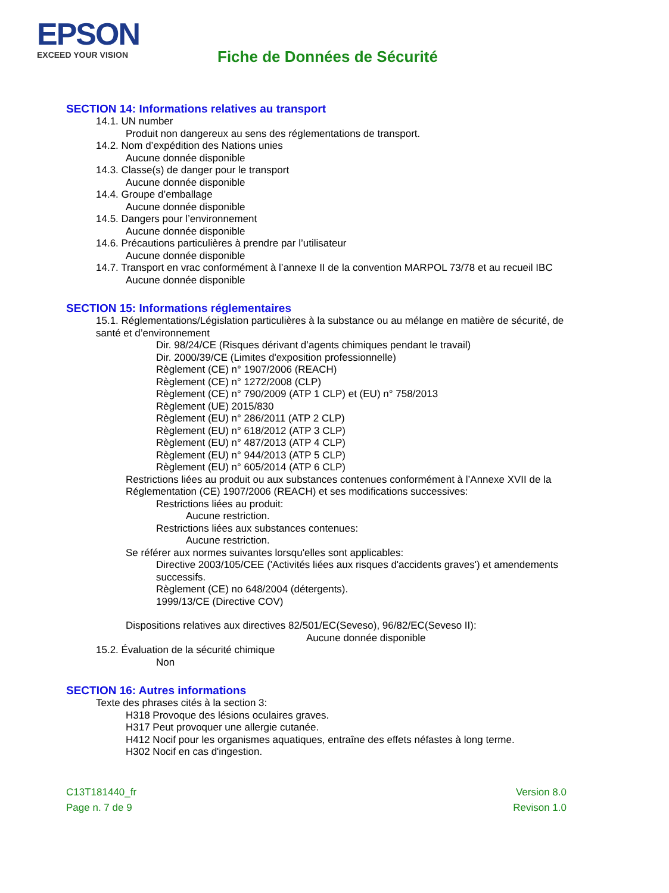EPSON
EXCEED YOUR VISION
Fiche de Données de Sécurité
SECTION 14: Informations relatives au transport
14.1. UN number
Produit non dangereux au sens des réglementations de transport.
14.2. Nom d’expédition des Nations unies
Aucune donnée disponible
14.3. Classe(s) de danger pour le transport
Aucune donnée disponible
14.4. Groupe d’emballage
Aucune donnée disponible
14.5. Dangers pour l’environnement
Aucune donnée disponible
14.6. Précautions particulières à prendre par l’utilisateur
Aucune donnée disponible
14.7. Transport en vrac conformément à l’annexe II de la convention MARPOL 73/78 et au recueil IBC
Aucune donnée disponible
SECTION 15: Informations réglementaires
15.1. Réglementations/Législation particulières à la substance ou au mélange en matière de sécurité, de santé et d’environnement
Dir. 98/24/CE (Risques dérivant d’agents chimiques pendant le travail)
Dir. 2000/39/CE (Limites d'exposition professionnelle)
Règlement (CE) n° 1907/2006 (REACH)
Règlement (CE) n° 1272/2008 (CLP)
Règlement (CE) n° 790/2009 (ATP 1 CLP) et (EU) n° 758/2013
Règlement (UE) 2015/830
Règlement (EU) n° 286/2011 (ATP 2 CLP)
Règlement (EU) n° 618/2012 (ATP 3 CLP)
Règlement (EU) n° 487/2013 (ATP 4 CLP)
Règlement (EU) n° 944/2013 (ATP 5 CLP)
Règlement (EU) n° 605/2014 (ATP 6 CLP)
Restrictions liées au produit ou aux substances contenues conformément à l’Annexe XVII de la Réglementation (CE) 1907/2006 (REACH) et ses modifications successives:
Restrictions liées au produit:
Aucune restriction.
Restrictions liées aux substances contenues:
Aucune restriction.
Se référer aux normes suivantes lorsqu'elles sont applicables:
Directive 2003/105/CEE ('Activités liées aux risques d'accidents graves') et amendements successifs.
Règlement (CE) no 648/2004 (détergents).
1999/13/CE (Directive COV)
Dispositions relatives aux directives 82/501/EC(Seveso), 96/82/EC(Seveso II):
Aucune donnée disponible
15.2. Évaluation de la sécurité chimique
Non
SECTION 16: Autres informations
Texte des phrases cités à la section 3:
H318 Provoque des lésions oculaires graves.
H317 Peut provoquer une allergie cutanée.
H412 Nocif pour les organismes aquatiques, entraîne des effets néfastes à long terme.
H302 Nocif en cas d'ingestion.
C13T181440_fr
Page n. 7 de 9
Version 8.0
Revison 1.0